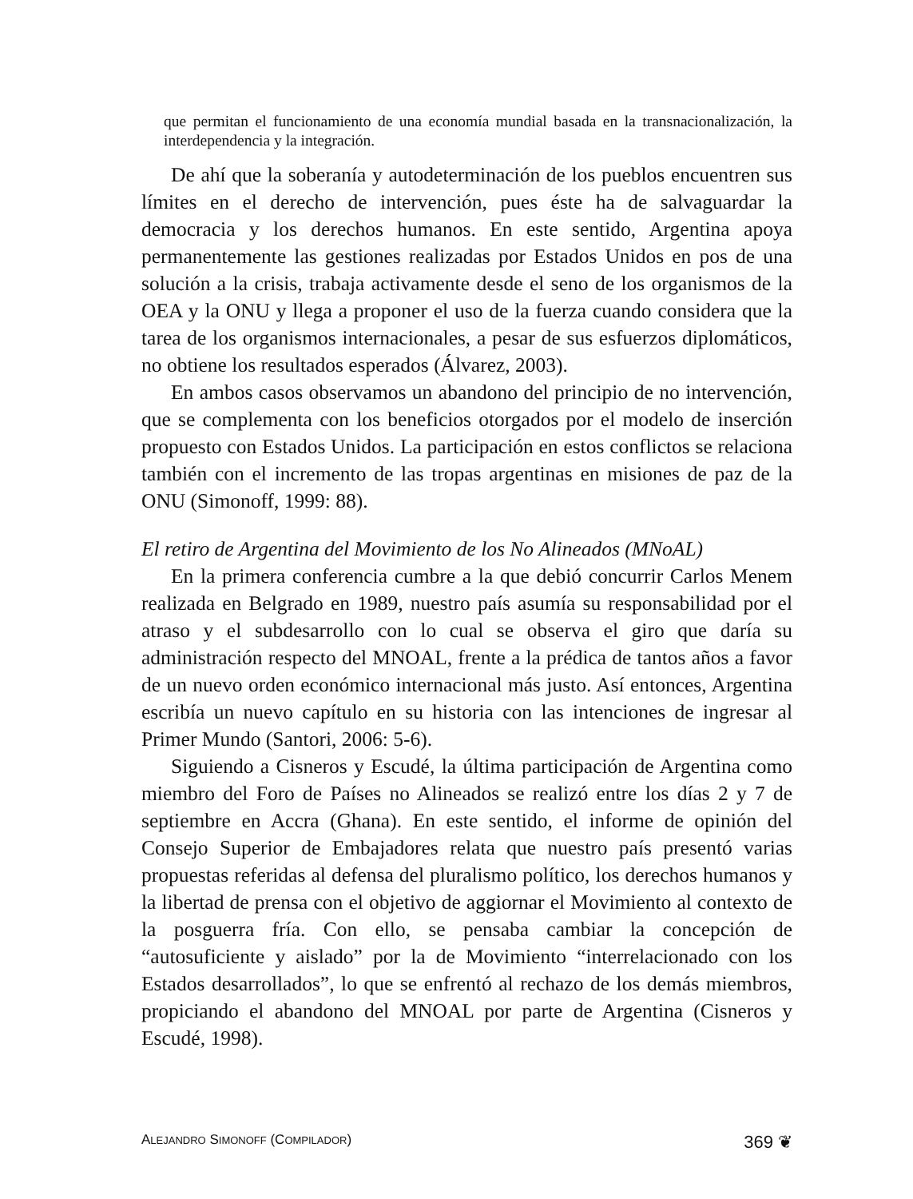que permitan el funcionamiento de una economía mundial basada en la transnacionalización, la interdependencia y la integración.
De ahí que la soberanía y autodeterminación de los pueblos encuentren sus límites en el derecho de intervención, pues éste ha de salvaguardar la democracia y los derechos humanos. En este sentido, Argentina apoya permanentemente las gestiones realizadas por Estados Unidos en pos de una solución a la crisis, trabaja activamente desde el seno de los organismos de la OEA y la ONU y llega a proponer el uso de la fuerza cuando considera que la tarea de los organismos internacionales, a pesar de sus esfuerzos diplomáticos, no obtiene los resultados esperados (Álvarez, 2003).
En ambos casos observamos un abandono del principio de no intervención, que se complementa con los beneficios otorgados por el modelo de inserción propuesto con Estados Unidos. La participación en estos conflictos se relaciona también con el incremento de las tropas argentinas en misiones de paz de la ONU (Simonoff, 1999: 88).
El retiro de Argentina del Movimiento de los No Alineados (MNoAL)
En la primera conferencia cumbre a la que debió concurrir Carlos Menem realizada en Belgrado en 1989, nuestro país asumía su responsabilidad por el atraso y el subdesarrollo con lo cual se observa el giro que daría su administración respecto del MNOAL, frente a la prédica de tantos años a favor de un nuevo orden económico internacional más justo. Así entonces, Argentina escribía un nuevo capítulo en su historia con las intenciones de ingresar al Primer Mundo (Santori, 2006: 5-6).
Siguiendo a Cisneros y Escudé, la última participación de Argentina como miembro del Foro de Países no Alineados se realizó entre los días 2 y 7 de septiembre en Accra (Ghana). En este sentido, el informe de opinión del Consejo Superior de Embajadores relata que nuestro país presentó varias propuestas referidas al defensa del pluralismo político, los derechos humanos y la libertad de prensa con el objetivo de aggiornar el Movimiento al contexto de la posguerra fría. Con ello, se pensaba cambiar la concepción de “autosuficiente y aislado” por la de Movimiento “interrelacionado con los Estados desarrollados”, lo que se enfrentó al rechazo de los demás miembros, propiciando el abandono del MNOAL por parte de Argentina (Cisneros y Escudé, 1998).
ALEJANDRO SIMONOFF (COMPILADOR) 369 ❦